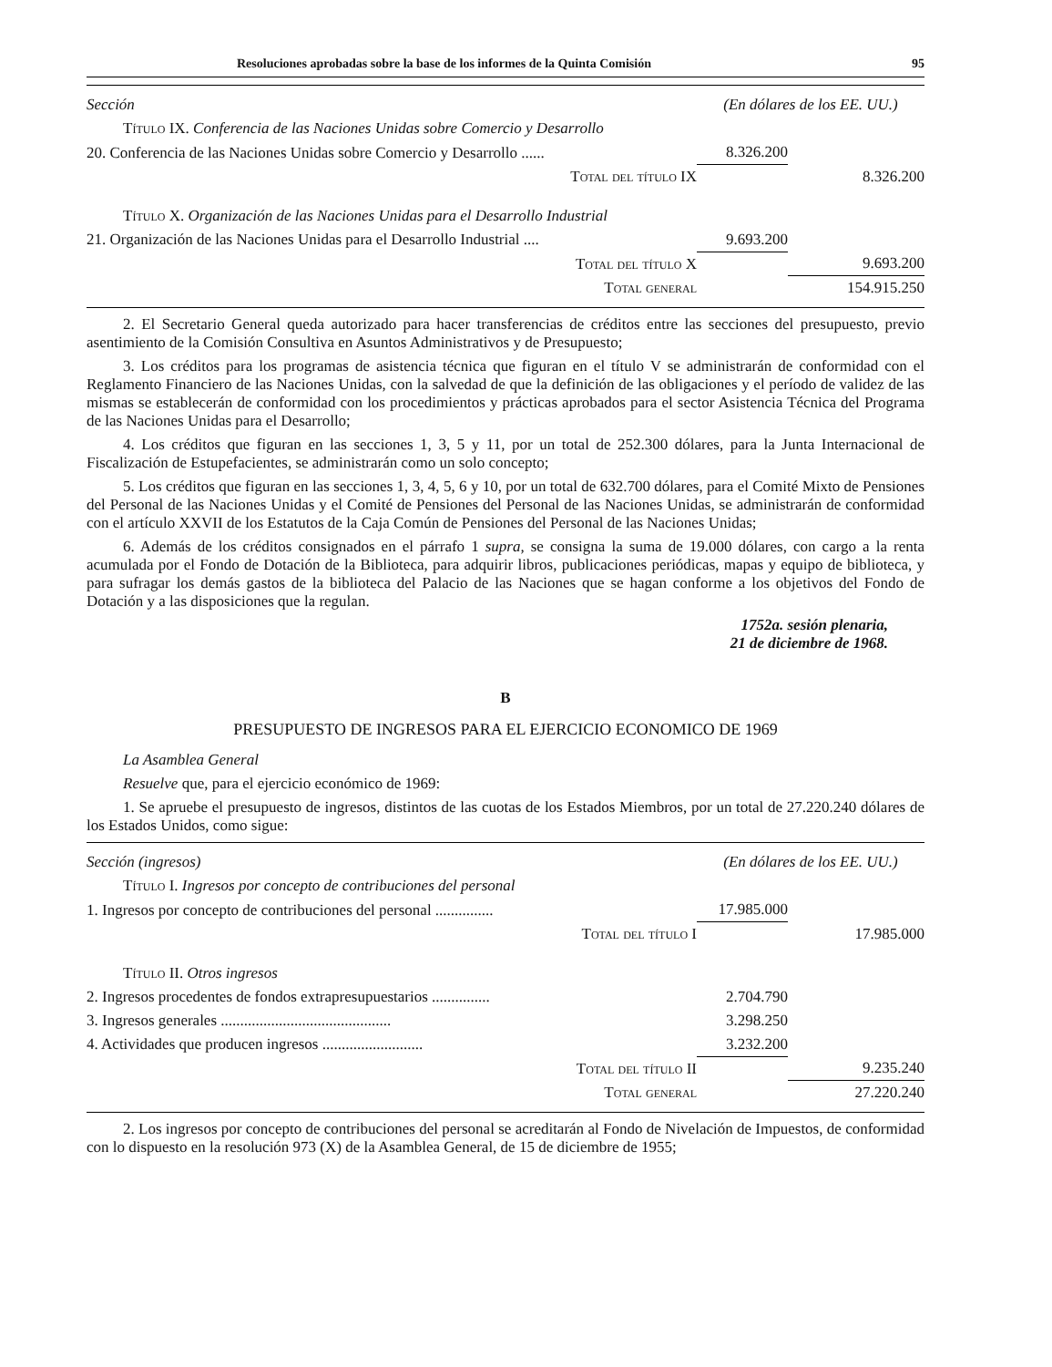Resoluciones aprobadas sobre la base de los informes de la Quinta Comisión 95
| Sección | (En dólares de los EE. UU.) | |
| Título IX. Conferencia de las Naciones Unidas sobre Comercio y Desarrollo | | |
| 20. Conferencia de las Naciones Unidas sobre Comercio y Desarrollo ...... | 8.326.200 | |
| Total del título IX | | 8.326.200 |
| Título X. Organización de las Naciones Unidas para el Desarrollo Industrial | | |
| 21. Organización de las Naciones Unidas para el Desarrollo Industrial .... | 9.693.200 | |
| Total del título X | | 9.693.200 |
| Total general | | 154.915.250 |
2. El Secretario General queda autorizado para hacer transferencias de créditos entre las secciones del presupuesto, previo asentimiento de la Comisión Consultiva en Asuntos Administrativos y de Presupuesto;
3. Los créditos para los programas de asistencia técnica que figuran en el título V se administrarán de conformidad con el Reglamento Financiero de las Naciones Unidas, con la salvedad de que la definición de las obligaciones y el período de validez de las mismas se establecerán de conformidad con los procedimientos y prácticas aprobados para el sector Asistencia Técnica del Programa de las Naciones Unidas para el Desarrollo;
4. Los créditos que figuran en las secciones 1, 3, 5 y 11, por un total de 252.300 dólares, para la Junta Internacional de Fiscalización de Estupefacientes, se administrarán como un solo concepto;
5. Los créditos que figuran en las secciones 1, 3, 4, 5, 6 y 10, por un total de 632.700 dólares, para el Comité Mixto de Pensiones del Personal de las Naciones Unidas y el Comité de Pensiones del Personal de las Naciones Unidas, se administrarán de conformidad con el artículo XXVII de los Estatutos de la Caja Común de Pensiones del Personal de las Naciones Unidas;
6. Además de los créditos consignados en el párrafo 1 supra, se consigna la suma de 19.000 dólares, con cargo a la renta acumulada por el Fondo de Dotación de la Biblioteca, para adquirir libros, publicaciones periódicas, mapas y equipo de biblioteca, y para sufragar los demás gastos de la biblioteca del Palacio de las Naciones que se hagan conforme a los objetivos del Fondo de Dotación y a las disposiciones que la regulan.
1752a. sesión plenaria,
21 de diciembre de 1968.
B
PRESUPUESTO DE INGRESOS PARA EL EJERCICIO ECONOMICO DE 1969
La Asamblea General
Resuelve que, para el ejercicio económico de 1969:
1. Se apruebe el presupuesto de ingresos, distintos de las cuotas de los Estados Miembros, por un total de 27.220.240 dólares de los Estados Unidos, como sigue:
| Sección (ingresos) | (En dólares de los EE. UU.) | |
| Título I. Ingresos por concepto de contribuciones del personal | | |
| 1. Ingresos por concepto de contribuciones del personal ............... | 17.985.000 | |
| Total del título I | | 17.985.000 |
| Título II. Otros ingresos | | |
| 2. Ingresos procedentes de fondos extrapresupuestarios ............... | 2.704.790 | |
| 3. Ingresos generales ............................................ | 3.298.250 | |
| 4. Actividades que producen ingresos .......................... | 3.232.200 | |
| Total del título II | | 9.235.240 |
| Total general | | 27.220.240 |
2. Los ingresos por concepto de contribuciones del personal se acreditarán al Fondo de Nivelación de Impuestos, de conformidad con lo dispuesto en la resolución 973 (X) de la Asamblea General, de 15 de diciembre de 1955;